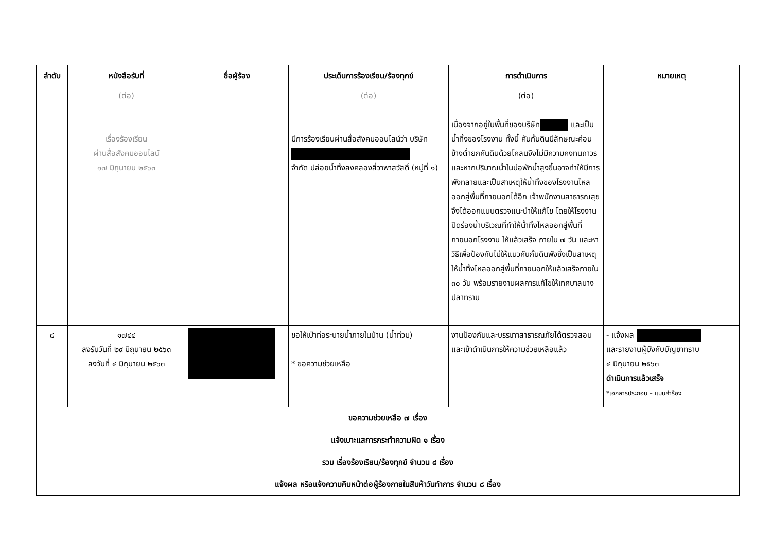| ลำดับ | หนังสือรับที่ | ชื่อผู้ร้อง | ประเด็นการร้องเรียน/ร้องทุกข์ | การดำเนินการ | หมายเหตุ |
| --- | --- | --- | --- | --- | --- |
| | (ต่อ) เรื่องร้องเรียน ผ่านสื่อสังคมออนไลน์ ๑๗ มิถุนายน ๒๕๖๓ | | (ต่อ) มีการร้องเรียนผ่านสื่อสังคมออนไลน์ว่า บริษัท จำกัด ปล่อยน้ำทิ้งลงคลองสี่วาพาสวัสดิ์ (หมู่ที่ ๑) | (ต่อ) เนื่องจากอยู่ในพื้นที่ของบริษัท และเป็นน้ำทิ้งของโรงงาน ทั้งนี้ คันกั้นดินมีลักษณะค่อนข้างต่ำยกคันดินด้วยโคลนจึงไม่มีความคงทนถาวรและหากปริมาณน้ำในบ่อพักน้ำสูงขึ้นอาจทำให้มีการพังทลายและเป็นสาเหตุให้น้ำทิ้งของโรงงานไหลออกสู่พื้นที่ภายนอกได้อีก เจ้าพนักงานสาธารณสุขจึงได้ออกแบบตรวจแนะนำให้แก้ไข โดยให้โรงงานปิดร่องน้ำบริเวณที่ทำให้น้ำทิ้งไหลออกสู่พื้นที่ภายนอกโรงงาน ให้แล้วเสร็จ ภายใน ๗ วัน และหาวิธีเพื่อป้องกันไม่ให้แนวคันกั้นดินพังซึ่งเป็นสาเหตุให้น้ำทิ้งไหลออกสู่พื้นที่ภายนอกให้แล้วเสร็จภายใน ๓๐ วัน พร้อมรายงานผลการแก้ไขให้เทศบาลบางปลาทราบ | |
| ๘ | ๑๗๔๔ ลงรับวันที่ ๒๙ มิถุนายน ๒๕๖๓ ลงวันที่ ๔ มิถุนายน ๒๕๖๓ | | ขอให้เป่าท่อระบายน้ำภายในบ้าน (น้ำท่วม) * ขอความช่วยเหลือ | งานป้องกันและบรรเทาสาธารณภัยได้ตรวจสอบและเข้าดำเนินการให้ความช่วยเหลือแล้ว | - แจ้งผล และรายงานผู้บังคับบัญชาทราบ ๔ มิถุนายน ๒๕๖๓ ดำเนินการแล้วเสร็จ *เอกสารประกอบ – แบบคำร้อง |
| ขอความช่วยเหลือ ๗ เรื่อง | | | | | |
| แจ้งเบาะแสการกระทำความผิด ๑ เรื่อง | | | | | |
| รวม เรื่องร้องเรียน/ร้องทุกข์ จำนวน ๘ เรื่อง | | | | | |
| แจ้งผล หรือแจ้งความคืบหน้าต่อผู้ร้องภายในสิบห้าวันทำการ จำนวน ๘ เรื่อง | | | | | |